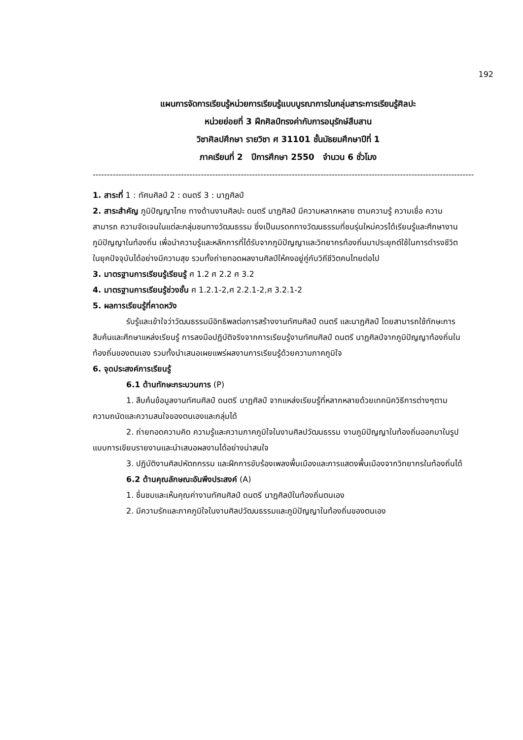192
แผนการจัดการเรียนรู้หน่วยการเรียนรู้แบบบูรณาการในกลุ่มสาระการเรียนรู้ศิลปะ
หน่วยย่อยที่ 3 ฝึกศิลป์ทรงค่ากับการอนุรักษ์สืบสาน
วิชาศิลปศึกษา รายวิชา ศ 31101 ชั้นมัธยมศึกษาปีที่ 1
ภาคเรียนที่ 2 ปีการศึกษา 2550 จำนวน 6 ชั่วโมง
--------------------------------------------------------------------------------------------------------------------------------------
1. สาระที่ 1 : ทัศนศิลป์ 2 : ดนตรี 3 : นาฏศิลป์
2. สาระสำคัญ ภูมิปัญญาไทย ทางด้านงานศิลปะ ดนตรี นาฏศิลป์ มีความหลากหลาย ตามความรู้ ความเชื่อ ความสามารถ ความจัดเจนในแต่ละกลุ่มชนทางวัฒนธรรม ซึ่งเป็นมรดกทางวัฒนธรรมที่ชนรุ่นใหม่ควรได้เรียนรู้และศึกษางานภูมิปัญญาในท้องถิ่น เพื่อนำความรู้และหลักการที่ได้รับจากภูมิปัญญาและวิทยากรท้องถิ่นมาประยุกต์ใช้ในการดำรงชีวิตในยุคปัจจุบันได้อย่างมีความสุข รวมทั้งถ่ายทอดผลงานศิลป์ให้คงอยู่คู่กับวิถีชีวิตคนไทยต่อไป
3. มาตรฐานการเรียนรู้เรียนรู้ ศ 1.2 ศ 2.2 ศ 3.2
4. มาตรฐานการเรียนรู้ช่วงชั้น ศ 1.2.1-2,ศ 2.2.1-2,ศ 3.2.1-2
5. ผลการเรียนรู้ที่คาดหวัง
รับรู้และเข้าใจว่าวัฒนธรรมมีอิทธิพลต่อการสร้างงานทัศนศิลป์ ดนตรี และนาฏศิลป์ โดยสามารถใช้ทักษะการสืบค้นและศึกษาแหล่งเรียนรู้ การลงมือปฏิบัติจริงจากการเรียนรู้งานทัศนศิลป์ ดนตรี นาฏศิลป์จากภูมิปัญญาท้องถิ่นในท้องถิ่นของตนเอง รวมทั้งนำเสนอเผยแพร่ผลงานการเรียนรู้ด้วยความภาคภูมิใจ
6. จุดประสงค์การเรียนรู้
6.1 ด้านทักษะกระบวนการ (P)
1. สืบค้นข้อมูลงานทัศนศิลป์ ดนตรี นาฏศิลป์ จากแหล่งเรียนรู้ที่หลากหลายด้วยเทคนิควิธีการต่างๆตามความถนัดและความสนใจของตนเองและกลุ่มได้
2. ถ่ายทอดความคิด ความรู้และความภาคภูมิใจในงานศิลปวัฒนธรรม งานภูมิปัญญาในท้องถิ่นออกมาในรูปแบบการเขียนรายงานและนำเสนอผลงานได้อย่างน่าสนใจ
3. ปฏิบัติงานศิลปหัตถกรรม และฝึกการขับร้องเพลงพื้นเมืองและการแสดงพื้นเมืองจากวิทยากรในท้องถิ่นได้
6.2 ด้านคุณลักษณะอันพึงประสงค์ (A)
1. ชื่นชมและเห็นคุณค่างานทัศนศิลป์ ดนตรี นาฏศิลป์ในท้องถิ่นตนเอง
2. มีความรักและภาคภูมิใจในงานศิลปวัฒนธรรมและภูมิปัญญาในท้องถิ่นของตนเอง